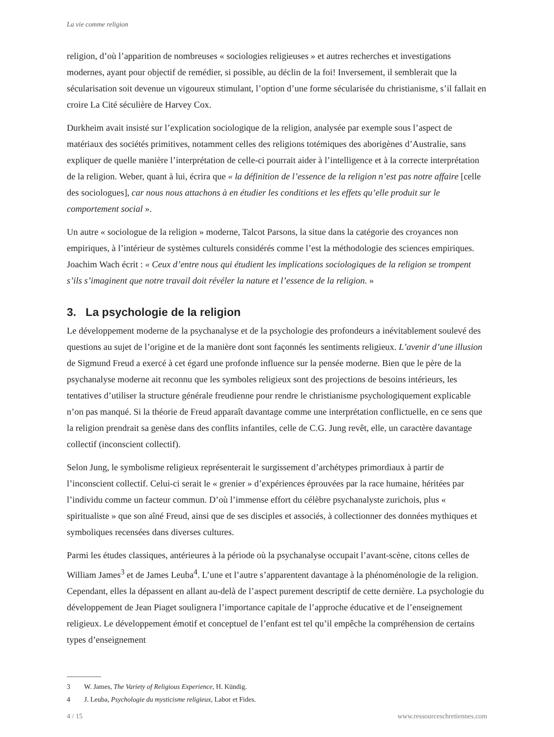La vie comme religion
religion, d’où l’apparition de nombreuses « sociologies religieuses » et autres recherches et investigations modernes, ayant pour objectif de remédier, si possible, au déclin de la foi! Inversement, il semblerait que la sécularisation soit devenue un vigoureux stimulant, l’option d’une forme sécularisée du christianisme, s’il fallait en croire La Cité séculière de Harvey Cox.
Durkheim avait insisté sur l’explication sociologique de la religion, analysée par exemple sous l’aspect de matériaux des sociétés primitives, notamment celles des religions totémiques des aborigènes d’Australie, sans expliquer de quelle manière l’interprétation de celle-ci pourrait aider à l’intelligence et à la correcte interprétation de la religion. Weber, quant à lui, écrira que « la définition de l’essence de la religion n’est pas notre affaire [celle des sociologues], car nous nous attachons à en étudier les conditions et les effets qu’elle produit sur le comportement social ».
Un autre « sociologue de la religion » moderne, Talcot Parsons, la situe dans la catégorie des croyances non empiriques, à l’intérieur de systèmes culturels considérés comme l’est la méthodologie des sciences empiriques. Joachim Wach écrit : « Ceux d’entre nous qui étudient les implications sociologiques de la religion se trompent s’ils s’imaginent que notre travail doit révéler la nature et l’essence de la religion. »
3. La psychologie de la religion
Le développement moderne de la psychanalyse et de la psychologie des profondeurs a inévitablement soulevé des questions au sujet de l’origine et de la manière dont sont façonnés les sentiments religieux. L’avenir d’une illusion de Sigmund Freud a exercé à cet égard une profonde influence sur la pensée moderne. Bien que le père de la psychanalyse moderne ait reconnu que les symboles religieux sont des projections de besoins intérieurs, les tentatives d’utiliser la structure générale freudienne pour rendre le christianisme psychologiquement explicable n’on pas manqué. Si la théorie de Freud apparaît davantage comme une interprétation conflictuelle, en ce sens que la religion prendrait sa genèse dans des conflits infantiles, celle de C.G. Jung revêt, elle, un caractère davantage collectif (inconscient collectif).
Selon Jung, le symbolisme religieux représenterait le surgissement d’archétypes primordiaux à partir de l’inconscient collectif. Celui-ci serait le « grenier » d’expériences éprouvées par la race humaine, héritées par l’individu comme un facteur commun. D’où l’immense effort du célèbre psychanalyste zurichois, plus « spiritualiste » que son aîné Freud, ainsi que de ses disciples et associés, à collectionner des données mythiques et symboliques recensées dans diverses cultures.
Parmi les études classiques, antérieures à la période où la psychanalyse occupait l’avant-scène, citons celles de William James<sup>3</sup> et de James Leuba<sup>4</sup>. L’une et l’autre s’apparentent davantage à la phénoménologie de la religion. Cependant, elles la dépassent en allant au-delà de l’aspect purement descriptif de cette dernière. La psychologie du développement de Jean Piaget soulignera l’importance capitale de l’approche éducative et de l’enseignement religieux. Le développement émotif et conceptuel de l’enfant est tel qu’il empêche la compréhension de certains types d’enseignement
3 W. James, The Variety of Religious Experience, H. Kündig.
4 J. Leuba, Psychologie du mysticisme religieux, Labor et Fides.
4 / 15 www.ressourceschretiennes.com